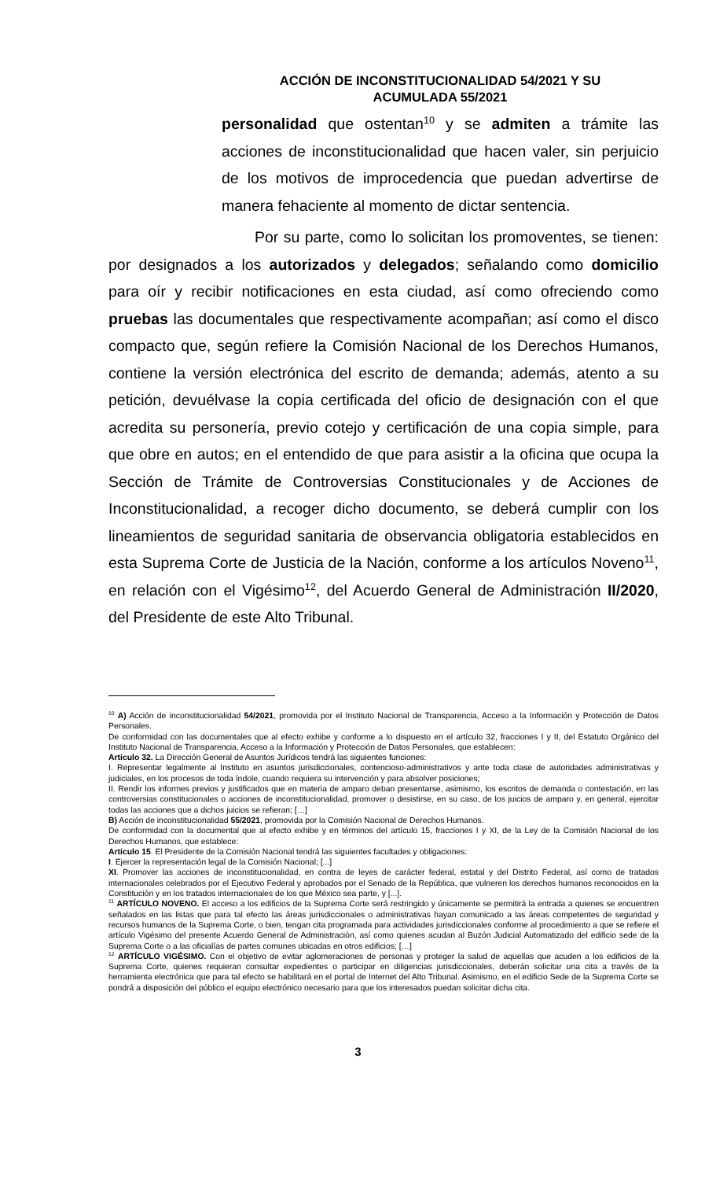ACCIÓN DE INCONSTITUCIONALIDAD 54/2021 Y SU ACUMULADA 55/2021
personalidad que ostentan<sup>10</sup> y se admiten a trámite las acciones de inconstitucionalidad que hacen valer, sin perjuicio de los motivos de improcedencia que puedan advertirse de manera fehaciente al momento de dictar sentencia.
Por su parte, como lo solicitan los promoventes, se tienen: por designados a los autorizados y delegados; señalando como domicilio para oír y recibir notificaciones en esta ciudad, así como ofreciendo como pruebas las documentales que respectivamente acompañan; así como el disco compacto que, según refiere la Comisión Nacional de los Derechos Humanos, contiene la versión electrónica del escrito de demanda; además, atento a su petición, devuélvase la copia certificada del oficio de designación con el que acredita su personería, previo cotejo y certificación de una copia simple, para que obre en autos; en el entendido de que para asistir a la oficina que ocupa la Sección de Trámite de Controversias Constitucionales y de Acciones de Inconstitucionalidad, a recoger dicho documento, se deberá cumplir con los lineamientos de seguridad sanitaria de observancia obligatoria establecidos en esta Suprema Corte de Justicia de la Nación, conforme a los artículos Noveno<sup>11</sup>, en relación con el Vigésimo<sup>12</sup>, del Acuerdo General de Administración II/2020, del Presidente de este Alto Tribunal.
<sup>10</sup> A) Acción de inconstitucionalidad 54/2021, promovida por el Instituto Nacional de Transparencia, Acceso a la Información y Protección de Datos Personales.
De conformidad con las documentales que al efecto exhibe y conforme a lo dispuesto en el artículo 32, fracciones I y II, del Estatuto Orgánico del Instituto Nacional de Transparencia, Acceso a la Información y Protección de Datos Personales, que establecen:
Artículo 32. La Dirección General de Asuntos Jurídicos tendrá las siguientes funciones:
I. Representar legalmente al Instituto en asuntos jurisdiccionales, contencioso-administrativos y ante toda clase de autoridades administrativas y judiciales, en los procesos de toda índole, cuando requiera su intervención y para absolver posiciones;
II. Rendir los informes previos y justificados que en materia de amparo deban presentarse, asimismo, los escritos de demanda o contestación, en las controversias constitucionales o acciones de inconstitucionalidad, promover o desistirse, en su caso, de los juicios de amparo y, en general, ejercitar todas las acciones que a dichos juicios se refieran; […]
B) Acción de inconstitucionalidad 55/2021, promovida por la Comisión Nacional de Derechos Humanos.
De conformidad con la documental que al efecto exhibe y en términos del artículo 15, fracciones I y XI, de la Ley de la Comisión Nacional de los Derechos Humanos, que establece:
Artículo 15. El Presidente de la Comisión Nacional tendrá las siguientes facultades y obligaciones:
I. Ejercer la representación legal de la Comisión Nacional; [...]
XI. Promover las acciones de inconstitucionalidad, en contra de leyes de carácter federal, estatal y del Distrito Federal, así como de tratados internacionales celebrados por el Ejecutivo Federal y aprobados por el Senado de la República, que vulneren los derechos humanos reconocidos en la Constitución y en los tratados internacionales de los que México sea parte, y [...].
<sup>11</sup> ARTÍCULO NOVENO. El acceso a los edificios de la Suprema Corte será restringido y únicamente se permitirá la entrada a quienes se encuentren señalados en las listas que para tal efecto las áreas jurisdiccionales o administrativas hayan comunicado a las áreas competentes de seguridad y recursos humanos de la Suprema Corte, o bien, tengan cita programada para actividades jurisdiccionales conforme al procedimiento a que se refiere el artículo Vigésimo del presente Acuerdo General de Administración, así como quienes acudan al Buzón Judicial Automatizado del edificio sede de la Suprema Corte o a las oficialías de partes comunes ubicadas en otros edificios; […]
<sup>12</sup> ARTÍCULO VIGÉSIMO. Con el objetivo de evitar aglomeraciones de personas y proteger la salud de aquellas que acuden a los edificios de la Suprema Corte, quienes requieran consultar expedientes o participar en diligencias jurisdiccionales, deberán solicitar una cita a través de la herramienta electrónica que para tal efecto se habilitará en el portal de Internet del Alto Tribunal. Asimismo, en el edificio Sede de la Suprema Corte se pondrá a disposición del público el equipo electrónico necesario para que los interesados puedan solicitar dicha cita.
3